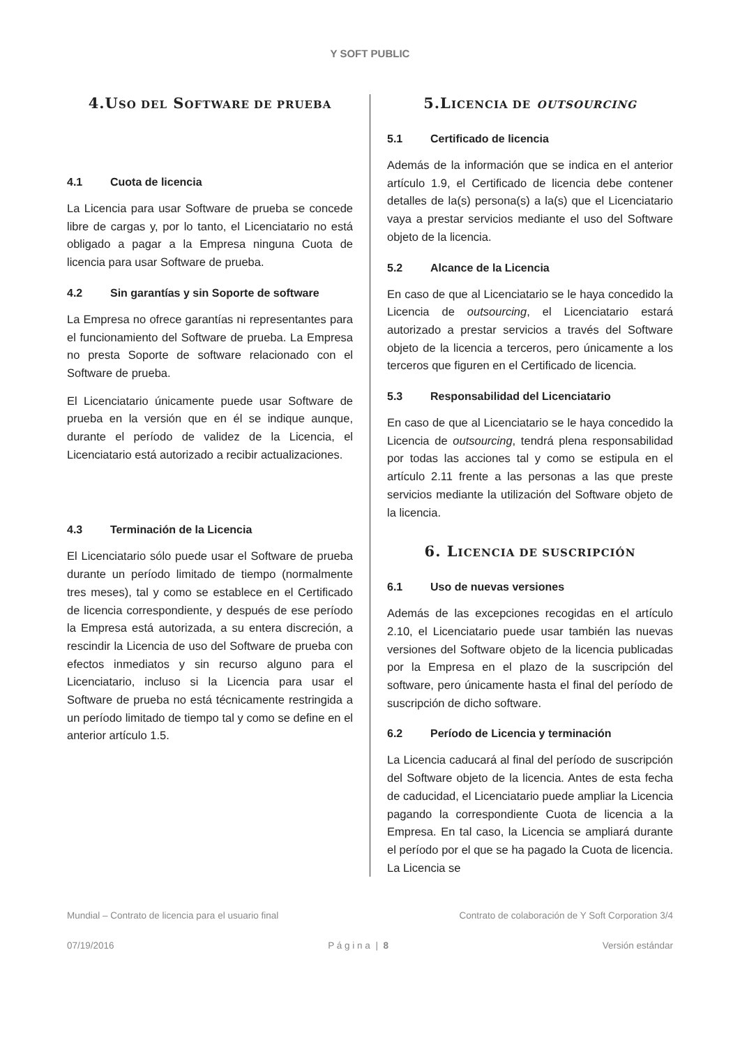Y SOFT PUBLIC
4.USO DEL SOFTWARE DE PRUEBA
4.1 Cuota de licencia
La Licencia para usar Software de prueba se concede libre de cargas y, por lo tanto, el Licenciatario no está obligado a pagar a la Empresa ninguna Cuota de licencia para usar Software de prueba.
4.2 Sin garantías y sin Soporte de software
La Empresa no ofrece garantías ni representantes para el funcionamiento del Software de prueba. La Empresa no presta Soporte de software relacionado con el Software de prueba.
El Licenciatario únicamente puede usar Software de prueba en la versión que en él se indique aunque, durante el período de validez de la Licencia, el Licenciatario está autorizado a recibir actualizaciones.
4.3 Terminación de la Licencia
El Licenciatario sólo puede usar el Software de prueba durante un período limitado de tiempo (normalmente tres meses), tal y como se establece en el Certificado de licencia correspondiente, y después de ese período la Empresa está autorizada, a su entera discreción, a rescindir la Licencia de uso del Software de prueba con efectos inmediatos y sin recurso alguno para el Licenciatario, incluso si la Licencia para usar el Software de prueba no está técnicamente restringida a un período limitado de tiempo tal y como se define en el anterior artículo 1.5.
5.LICENCIA DE OUTSOURCING
5.1 Certificado de licencia
Además de la información que se indica en el anterior artículo 1.9, el Certificado de licencia debe contener detalles de la(s) persona(s) a la(s) que el Licenciatario vaya a prestar servicios mediante el uso del Software objeto de la licencia.
5.2 Alcance de la Licencia
En caso de que al Licenciatario se le haya concedido la Licencia de outsourcing, el Licenciatario estará autorizado a prestar servicios a través del Software objeto de la licencia a terceros, pero únicamente a los terceros que figuren en el Certificado de licencia.
5.3 Responsabilidad del Licenciatario
En caso de que al Licenciatario se le haya concedido la Licencia de outsourcing, tendrá plena responsabilidad por todas las acciones tal y como se estipula en el artículo 2.11 frente a las personas a las que preste servicios mediante la utilización del Software objeto de la licencia.
6. LICENCIA DE SUSCRIPCIÓN
6.1 Uso de nuevas versiones
Además de las excepciones recogidas en el artículo 2.10, el Licenciatario puede usar también las nuevas versiones del Software objeto de la licencia publicadas por la Empresa en el plazo de la suscripción del software, pero únicamente hasta el final del período de suscripción de dicho software.
6.2 Período de Licencia y terminación
La Licencia caducará al final del período de suscripción del Software objeto de la licencia. Antes de esta fecha de caducidad, el Licenciatario puede ampliar la Licencia pagando la correspondiente Cuota de licencia a la Empresa. En tal caso, la Licencia se ampliará durante el período por el que se ha pagado la Cuota de licencia. La Licencia se
Mundial – Contrato de licencia para el usuario final Contrato de colaboración de Y Soft Corporation 3/4
07/19/2016 P á g i n a | 8 Versión estándar